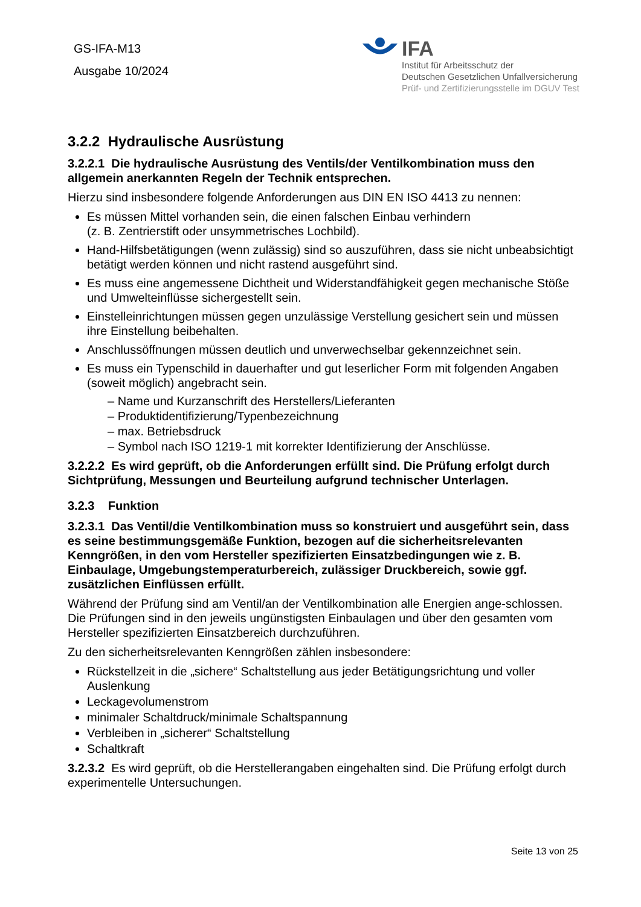GS-IFA-M13
Ausgabe 10/2024
IFA
Institut für Arbeitsschutz der
Deutschen Gesetzlichen Unfallversicherung
Prüf- und Zertifizierungsstelle im DGUV Test
3.2.2 Hydraulische Ausrüstung
3.2.2.1 Die hydraulische Ausrüstung des Ventils/der Ventilkombination muss den allgemein anerkannten Regeln der Technik entsprechen.
Hierzu sind insbesondere folgende Anforderungen aus DIN EN ISO 4413 zu nennen:
Es müssen Mittel vorhanden sein, die einen falschen Einbau verhindern
(z. B. Zentrierstift oder unsymmetrisches Lochbild).
Hand-Hilfsbetätigungen (wenn zulässig) sind so auszuführen, dass sie nicht unbeabsichtigt betätigt werden können und nicht rastend ausgeführt sind.
Es muss eine angemessene Dichtheit und Widerstandfähigkeit gegen mechanische Stöße und Umwelteinflüsse sichergestellt sein.
Einstelleinrichtungen müssen gegen unzulässige Verstellung gesichert sein und müssen ihre Einstellung beibehalten.
Anschlussöffnungen müssen deutlich und unverwechselbar gekennzeichnet sein.
Es muss ein Typenschild in dauerhafter und gut leserlicher Form mit folgenden Angaben (soweit möglich) angebracht sein.
– Name und Kurzanschrift des Herstellers/Lieferanten
– Produktidentifizierung/Typenbezeichnung
– max. Betriebsdruck
– Symbol nach ISO 1219-1 mit korrekter Identifizierung der Anschlüsse.
3.2.2.2 Es wird geprüft, ob die Anforderungen erfüllt sind. Die Prüfung erfolgt durch Sichtprüfung, Messungen und Beurteilung aufgrund technischer Unterlagen.
3.2.3 Funktion
3.2.3.1 Das Ventil/die Ventilkombination muss so konstruiert und ausgeführt sein, dass es seine bestimmungsgemäße Funktion, bezogen auf die sicherheitsrelevanten Kenngrößen, in den vom Hersteller spezifizierten Einsatzbedingungen wie z. B. Einbaulage, Umgebungstemperaturbereich, zulässiger Druckbereich, sowie ggf. zusätzlichen Einflüssen erfüllt.
Während der Prüfung sind am Ventil/an der Ventilkombination alle Energien ange-schlossen. Die Prüfungen sind in den jeweils ungünstigsten Einbaulagen und über den gesamten vom Hersteller spezifizierten Einsatzbereich durchzuführen.
Zu den sicherheitsrelevanten Kenngrößen zählen insbesondere:
Rückstellzeit in die „sichere“ Schaltstellung aus jeder Betätigungsrichtung und voller Auslenkung
Leckagevolumenstrom
minimaler Schaltdruck/minimale Schaltspannung
Verbleiben in „sicherer“ Schaltstellung
Schaltkraft
3.2.3.2 Es wird geprüft, ob die Herstellerangaben eingehalten sind. Die Prüfung erfolgt durch experimentelle Untersuchungen.
Seite 13 von 25